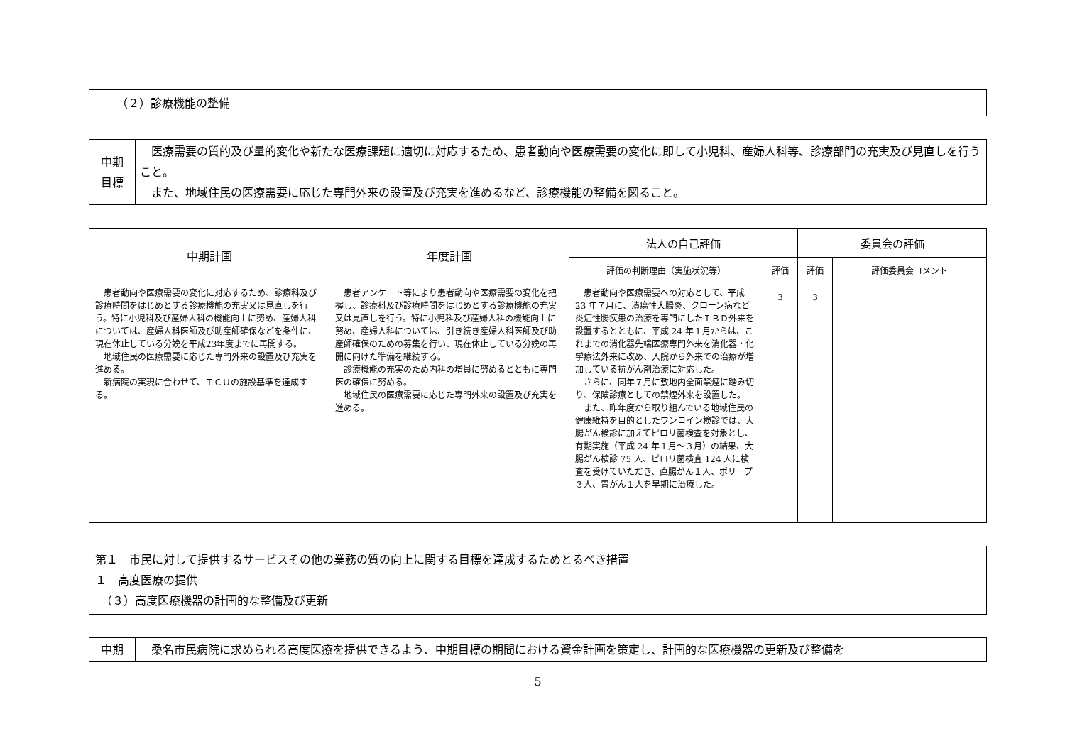（２）診療機能の整備
| 中期 目標 | 医療需要の質的及び量的変化や新たな医療課題に適切に対応するため、患者動向や医療需要の変化に即して小児科、産婦人科等、診療部門の充実及び見直しを行うこと。 また、地域住民の医療需要に応じた専門外来の設置及び充実を進めるなど、診療機能の整備を図ること。 |
| 中期計画 | 年度計画 | 法人の自己評価 | | 委員会の評価 | |
| --- | --- | --- | --- | --- | --- |
| | | 評価の判断理由（実施状況等） | 評価 | 評価 | 評価委員会コメント |
| 患者動向や医療需要の変化に対応するため、診療科及び診療時間をはじめとする診療機能の充実又は見直しを行う。特に小児科及び産婦人科の機能向上に努め、産婦人科については、産婦人科医師及び助産師確保などを条件に、現在休止している分娩を平成23年度までに再開する。 地域住民の医療需要に応じた専門外来の設置及び充実を進める。 新病院の実現に合わせて、ＩＣＵの施設基準を達成する。 | 患者アンケート等により患者動向や医療需要の変化を把握し、診療科及び診療時間をはじめとする診療機能の充実又は見直しを行う。特に小児科及び産婦人科の機能向上に努め、産婦人科については、引き続き産婦人科医師及び助産師確保のための募集を行い、現在休止している分娩の再開に向けた準備を継続する。 診療機能の充実のため内科の増員に努めるとともに専門医の確保に努める。 地域住民の医療需要に応じた専門外来の設置及び充実を進める。 | 患者動向や医療需要への対応として、平成 23 年７月に、潰瘍性大腸炎、クローン病など炎症性腸疾患の治療を専門にしたＩＢＤ外来を設置するとともに、平成 24 年１月からは、これまでの消化器先端医療専門外来を消化器・化学療法外来に改め、入院から外来での治療が増加している抗がん剤治療に対応した。 さらに、同年７月に敷地内全面禁煙に踏み切り、保険診療としての禁煙外来を設置した。 また、昨年度から取り組んでいる地域住民の健康維持を目的としたワンコイン検診では、大腸がん検診に加えてピロリ菌検査を対象とし、有期実施（平成 24 年１月～３月）の結果、大腸がん検診 75 人、ピロリ菌検査 124 人に検査を受けていただき、直腸がん１人、ポリープ３人、胃がん１人を早期に治療した。 | 3 | 3 | |
第１　市民に対して提供するサービスその他の業務の質の向上に関する目標を達成するためとるべき措置
１　高度医療の提供
　（３）高度医療機器の計画的な整備及び更新
| 中期 | 桑名市民病院に求められる高度医療を提供できるよう、中期目標の期間における資金計画を策定し、計画的な医療機器の更新及び整備を |
5